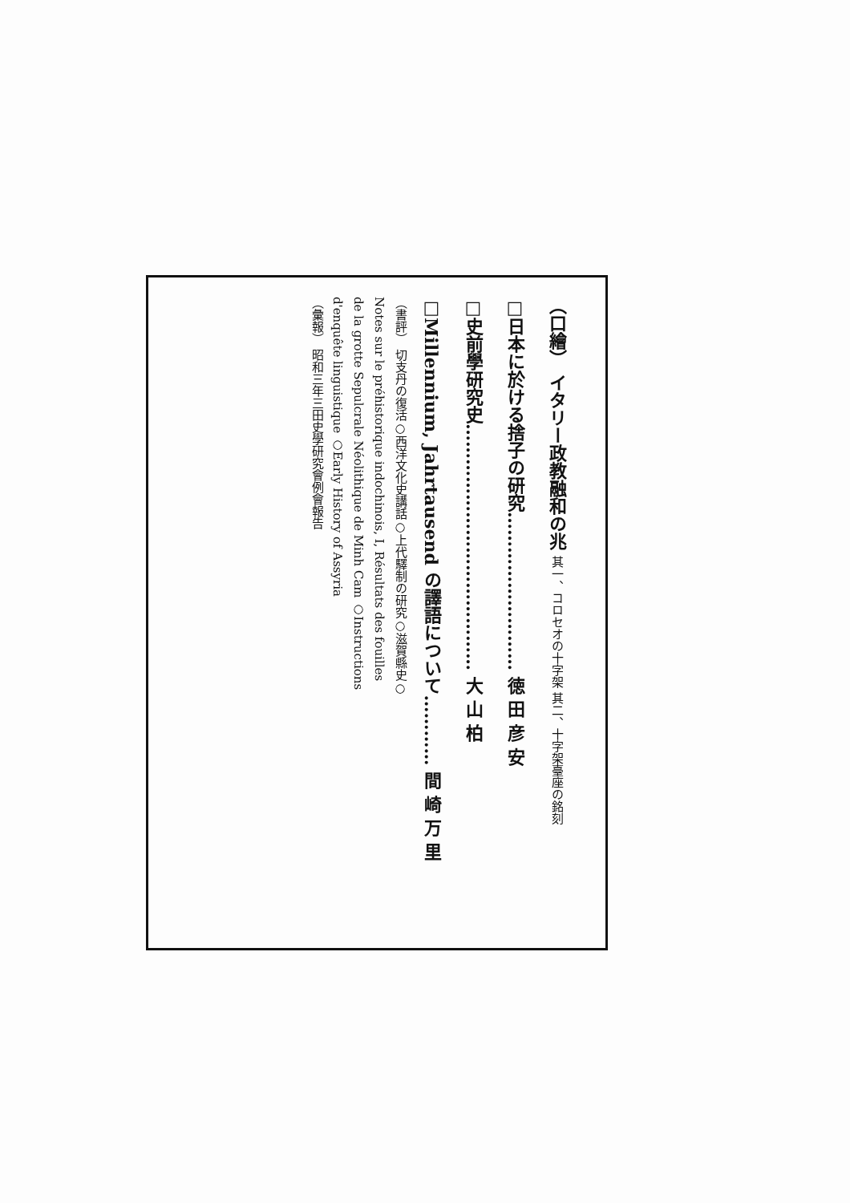（口繪） イタリー政教融和の兆 其一、コロセオの十字架 其二、十字架臺座の銘刻
□日本に於ける捨子の研究……………………… 徳 田 彦 安
□史前學研究史…………………………………… 大 山 柏
□Millennium, Jahrtausend の譯語について………… 間 崎 万 里
（書評） 切支丹の復活○西洋文化史講話○上代驛制の研究○滋賀縣史○
Notes sur le préhistorique indochinois, I, Résultats des fouilles
de la grotte Sepulcrale Néolithique de Minh Cam ○Instructions
d'enquête linguistique ○Early History of Assyria
（彙報） 昭和三年三田史學研究會例會報告